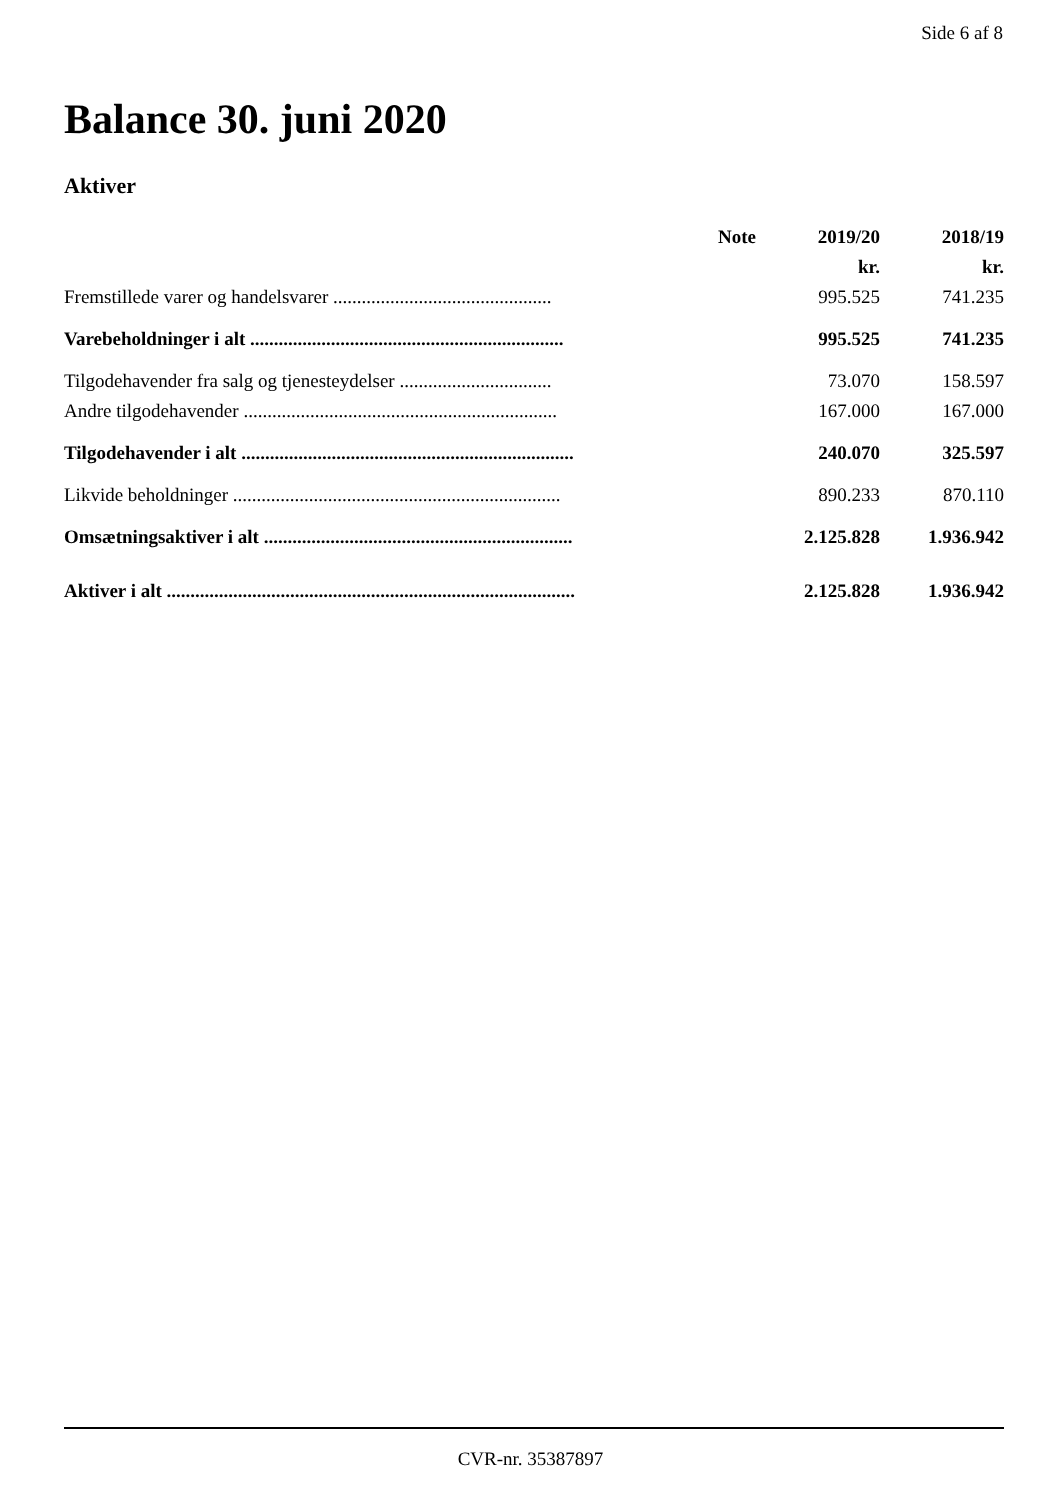Side 6 af 8
Balance 30. juni 2020
Aktiver
| | Note | 2019/20 | 2018/19 |
| --- | --- | --- | --- |
| | | kr. | kr. |
| Fremstillede varer og handelsvarer .............................................. | | 995.525 | 741.235 |
| Varebeholdninger i alt .................................................................. | | 995.525 | 741.235 |
| Tilgodehavender fra salg og tjenesteydelser ................................ | | 73.070 | 158.597 |
| Andre tilgodehavender .................................................................. | | 167.000 | 167.000 |
| Tilgodehavender i alt ...................................................................... | | 240.070 | 325.597 |
| Likvide beholdninger ..................................................................... | | 890.233 | 870.110 |
| Omsætningsaktiver i alt ................................................................. | | 2.125.828 | 1.936.942 |
| Aktiver i alt ...................................................................................... | | 2.125.828 | 1.936.942 |
CVR-nr. 35387897